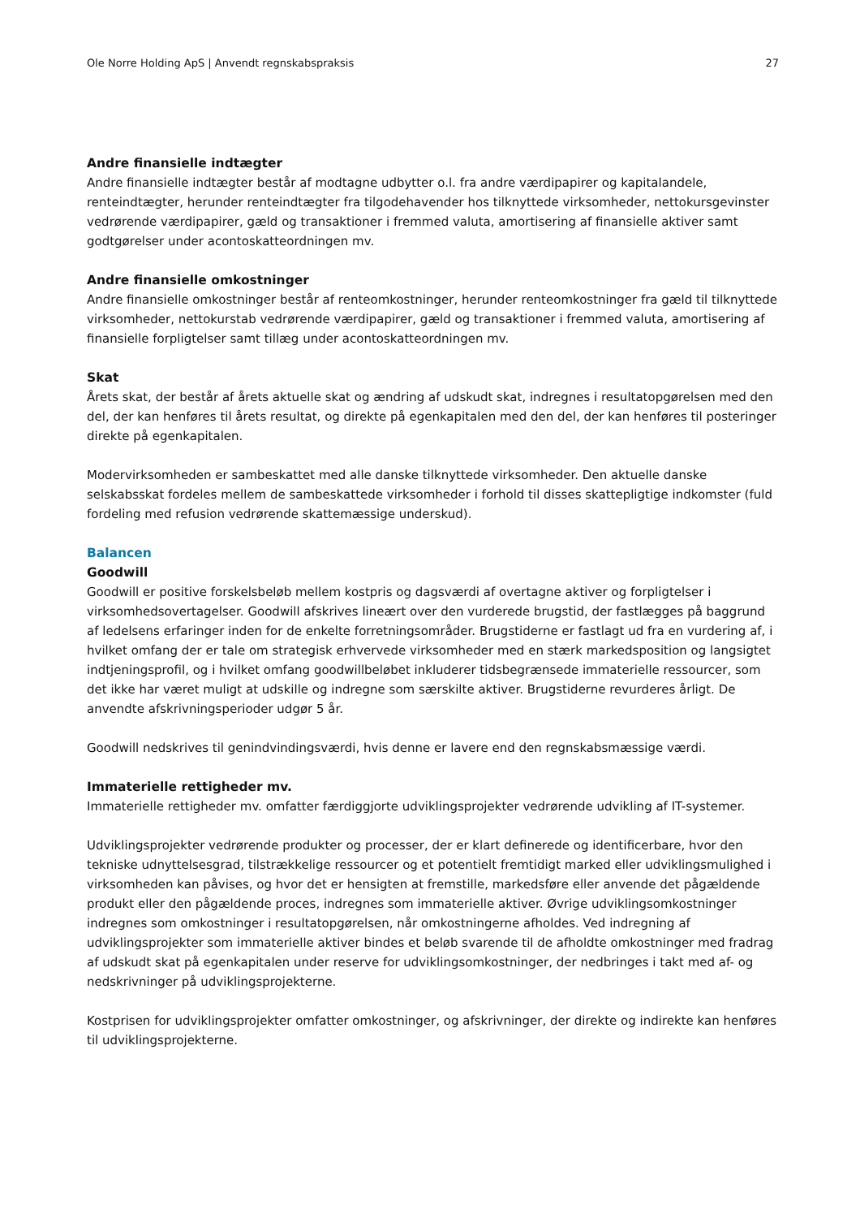Ole Norre Holding ApS | Anvendt regnskabspraksis 27
Andre finansielle indtægter
Andre finansielle indtægter består af modtagne udbytter o.l. fra andre værdipapirer og kapitalandele, renteindtægter, herunder renteindtægter fra tilgodehavender hos tilknyttede virksomheder, nettokursgevinster vedrørende værdipapirer, gæld og transaktioner i fremmed valuta, amortisering af finansielle aktiver samt godtgørelser under acontoskatteordningen mv.
Andre finansielle omkostninger
Andre finansielle omkostninger består af renteomkostninger, herunder renteomkostninger fra gæld til tilknyttede virksomheder, nettokurstab vedrørende værdipapirer, gæld og transaktioner i fremmed valuta, amortisering af finansielle forpligtelser samt tillæg under acontoskatteordningen mv.
Skat
Årets skat, der består af årets aktuelle skat og ændring af udskudt skat, indregnes i resultatopgørelsen med den del, der kan henføres til årets resultat, og direkte på egenkapitalen med den del, der kan henføres til posteringer direkte på egenkapitalen.
Modervirksomheden er sambeskattet med alle danske tilknyttede virksomheder. Den aktuelle danske selskabsskat fordeles mellem de sambeskattede virksomheder i forhold til disses skattepligtige indkomster (fuld fordeling med refusion vedrørende skattemæssige underskud).
Balancen
Goodwill
Goodwill er positive forskelsbeløb mellem kostpris og dagsværdi af overtagne aktiver og forpligtelser i virksomhedsovertagelser. Goodwill afskrives lineært over den vurderede brugstid, der fastlægges på baggrund af ledelsens erfaringer inden for de enkelte forretningsområder. Brugstiderne er fastlagt ud fra en vurdering af, i hvilket omfang der er tale om strategisk erhvervede virksomheder med en stærk markedsposition og langsigtet indtjeningsprofil, og i hvilket omfang goodwillbeløbet inkluderer tidsbegrænsede immaterielle ressourcer, som det ikke har været muligt at udskille og indregne som særskilte aktiver. Brugstiderne revurderes årligt. De anvendte afskrivningsperioder udgør 5 år.
Goodwill nedskrives til genindvindingsværdi, hvis denne er lavere end den regnskabsmæssige værdi.
Immaterielle rettigheder mv.
Immaterielle rettigheder mv. omfatter færdiggjorte udviklingsprojekter vedrørende udvikling af IT-systemer.
Udviklingsprojekter vedrørende produkter og processer, der er klart definerede og identificerbare, hvor den tekniske udnyttelsesgrad, tilstrækkelige ressourcer og et potentielt fremtidigt marked eller udviklingsmulighed i virksomheden kan påvises, og hvor det er hensigten at fremstille, markedsføre eller anvende det pågældende produkt eller den pågældende proces, indregnes som immaterielle aktiver. Øvrige udviklingsomkostninger indregnes som omkostninger i resultatopgørelsen, når omkostningerne afholdes. Ved indregning af udviklingsprojekter som immaterielle aktiver bindes et beløb svarende til de afholdte omkostninger med fradrag af udskudt skat på egenkapitalen under reserve for udviklingsomkostninger, der nedbringes i takt med af- og nedskrivninger på udviklingsprojekterne.
Kostprisen for udviklingsprojekter omfatter omkostninger, og afskrivninger, der direkte og indirekte kan henføres til udviklingsprojekterne.